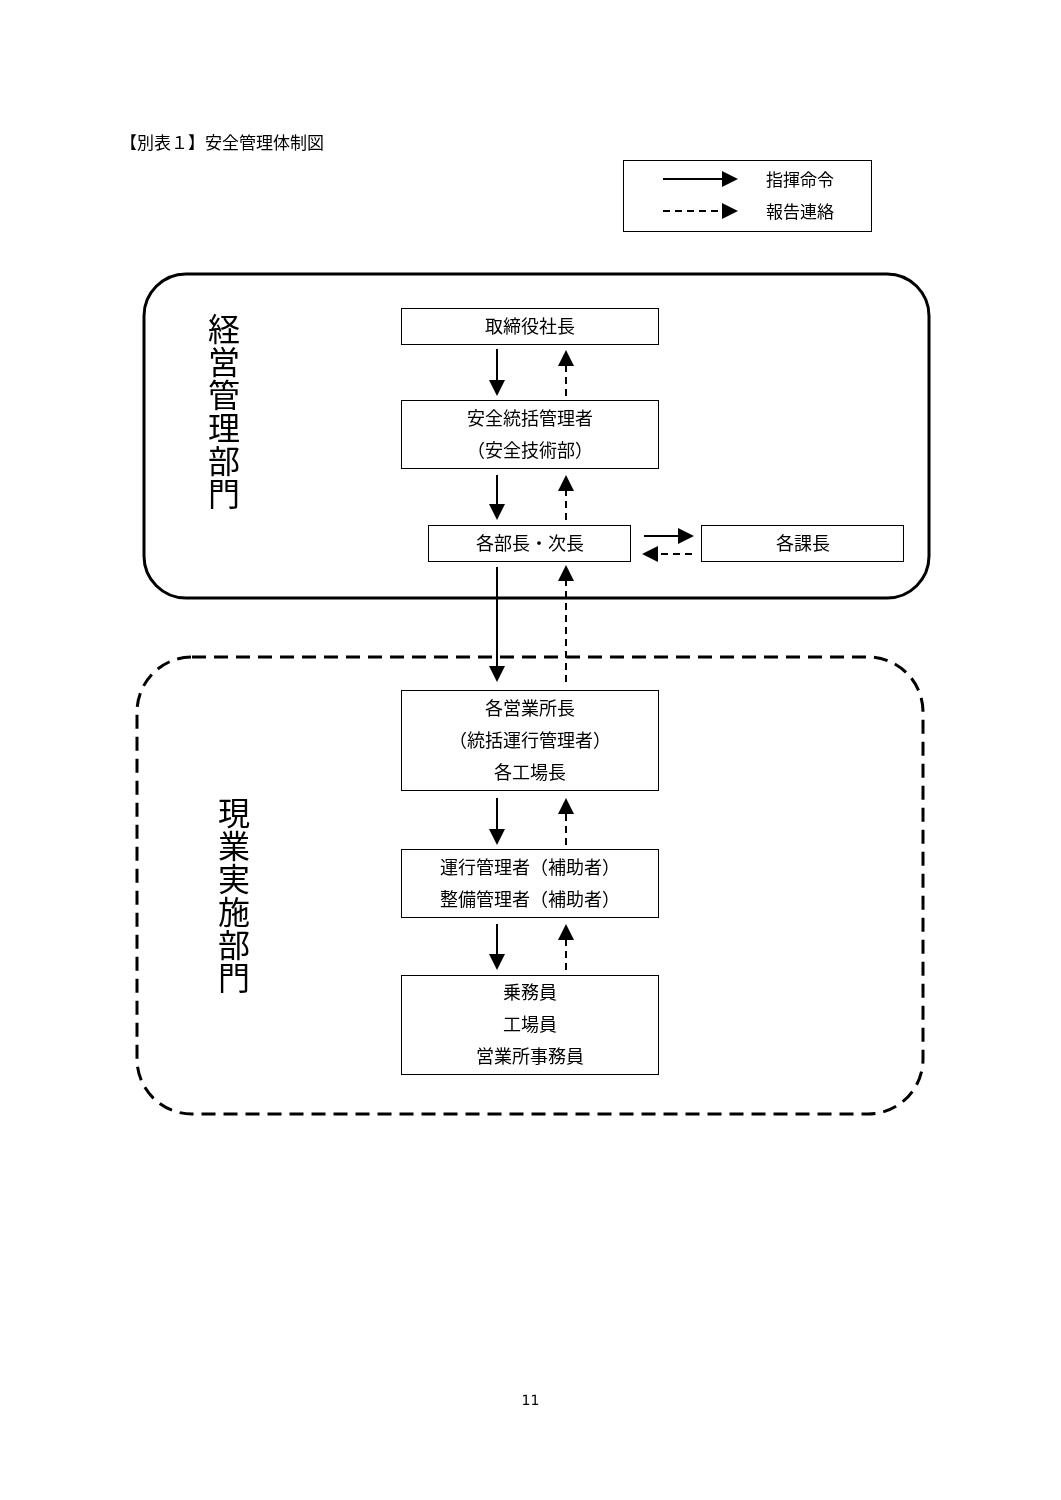【別表１】安全管理体制図
指揮命令
報告連絡
経営管理部門
取締役社長
安全統括管理者
（安全技術部）
各部長・次長 各課長
現業実施部門
各営業所長
（統括運行管理者）
各工場長
運行管理者（補助者）
整備管理者（補助者）
乗務員
工場員
営業所事務員
11